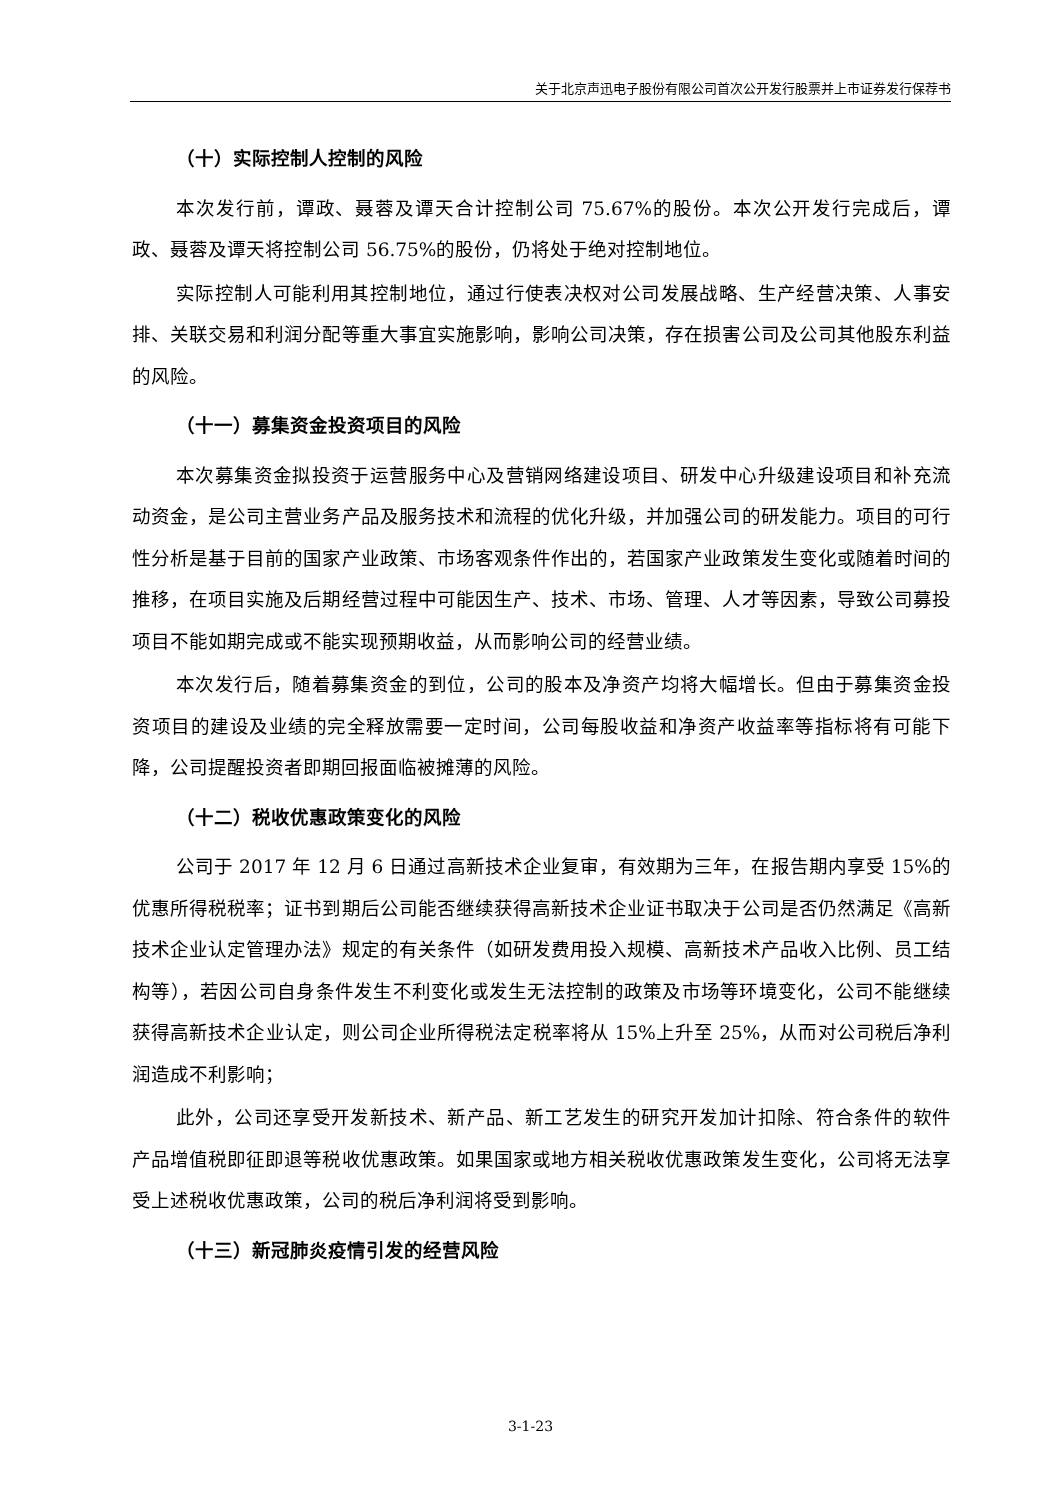关于北京声迅电子股份有限公司首次公开发行股票并上市证券发行保荐书
（十）实际控制人控制的风险
本次发行前，谭政、聂蓉及谭天合计控制公司 75.67%的股份。本次公开发行完成后，谭政、聂蓉及谭天将控制公司 56.75%的股份，仍将处于绝对控制地位。
实际控制人可能利用其控制地位，通过行使表决权对公司发展战略、生产经营决策、人事安排、关联交易和利润分配等重大事宜实施影响，影响公司决策，存在损害公司及公司其他股东利益的风险。
（十一）募集资金投资项目的风险
本次募集资金拟投资于运营服务中心及营销网络建设项目、研发中心升级建设项目和补充流动资金，是公司主营业务产品及服务技术和流程的优化升级，并加强公司的研发能力。项目的可行性分析是基于目前的国家产业政策、市场客观条件作出的，若国家产业政策发生变化或随着时间的推移，在项目实施及后期经营过程中可能因生产、技术、市场、管理、人才等因素，导致公司募投项目不能如期完成或不能实现预期收益，从而影响公司的经营业绩。
本次发行后，随着募集资金的到位，公司的股本及净资产均将大幅增长。但由于募集资金投资项目的建设及业绩的完全释放需要一定时间，公司每股收益和净资产收益率等指标将有可能下降，公司提醒投资者即期回报面临被摊薄的风险。
（十二）税收优惠政策变化的风险
公司于 2017 年 12 月 6 日通过高新技术企业复审，有效期为三年，在报告期内享受 15%的优惠所得税税率；证书到期后公司能否继续获得高新技术企业证书取决于公司是否仍然满足《高新技术企业认定管理办法》规定的有关条件（如研发费用投入规模、高新技术产品收入比例、员工结构等），若因公司自身条件发生不利变化或发生无法控制的政策及市场等环境变化，公司不能继续获得高新技术企业认定，则公司企业所得税法定税率将从 15%上升至 25%，从而对公司税后净利润造成不利影响；
此外，公司还享受开发新技术、新产品、新工艺发生的研究开发加计扣除、符合条件的软件产品增值税即征即退等税收优惠政策。如果国家或地方相关税收优惠政策发生变化，公司将无法享受上述税收优惠政策，公司的税后净利润将受到影响。
（十三）新冠肺炎疫情引发的经营风险
3-1-23